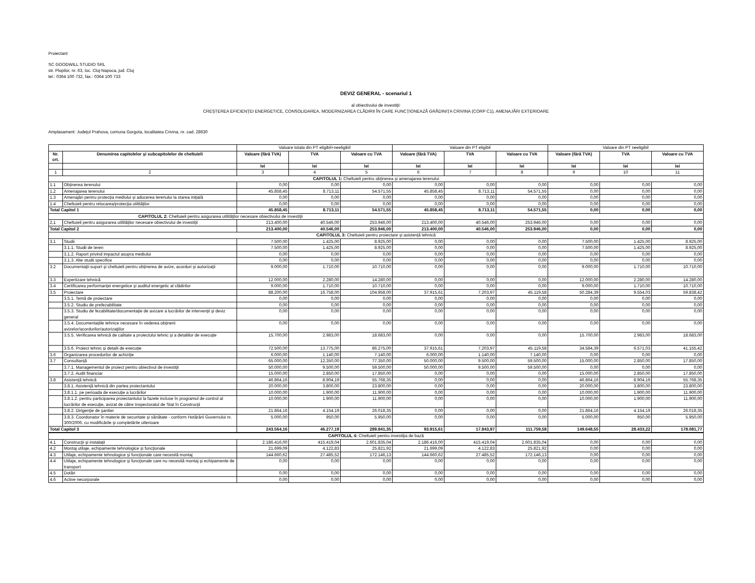Proiectant
SC GOODWILL STUDIO SRL
str. Plopilor, nr. 63, loc. Cluj-Napoca, jud. Cluj
tel.: 0364 100 732, fax.: 0364 100 733
DEVIZ GENERAL - scenariul 1
al obiectivului de investiţii:
CREŞTEREA EFICIENŢEI ENERGETICE, CONSOLIDAREA, MODERNIZAREA CLĂDIRII ÎN CARE FUNCŢIONEAZĂ GRĂDINIŢA CRIVINA (CORP C1), AMENAJĂRI EXTERIOARE
Amplasament: Judeţul Prahova, comuna Gorgota, localitatea Crivina, nr. cad. 28630
| | | Valoare totala din PT eligibil+neeligibil | | | Valoare din PT eligibil | | | Valoare din PT neeligibil | | |
| Nr. crt. | Denumirea capitolelor şi subcapitolelor de cheltuieli | Valoare (fără TVA) | TVA | Valoare cu TVA | Valoare (fără TVA) | TVA | Valoare cu TVA | Valoare (fără TVA) | TVA | Valoare cu TVA |
| | | lei | lei | lei | lei | lei | lei | lei | lei | lei |
| 1 | 2 | 3 | 4 | 5 | 6 | 7 | 8 | 9 | 10 | 11 |
| CAPITOLUL 1: Cheltuieli pentru obţinerea şi amenajarea terenului | | | | | | | | | | |
| 1.1 | Obţinerea terenului | 0,00 | 0,00 | 0,00 | 0,00 | 0,00 | 0,00 | 0,00 | 0,00 | 0,00 |
| 1.2 | Amenajarea terenului | 45.858,45 | 8.713,11 | 54.571,55 | 45.858,45 | 8.713,11 | 54.571,55 | 0,00 | 0,00 | 0,00 |
| 1.3 | Amenajări pentru protecţia mediului şi aducerea terenului la starea iniţială | 0,00 | 0,00 | 0,00 | 0,00 | 0,00 | 0,00 | 0,00 | 0,00 | 0,00 |
| 1.4 | Cheltuieli pentru relocarea/protecţia utilităţilor | 0,00 | 0,00 | 0,00 | 0,00 | 0,00 | 0,00 | 0,00 | 0,00 | 0,00 |
| Total Capitol 1 | | 45.858,45 | 8.713,11 | 54.571,55 | 45.858,45 | 8.713,11 | 54.571,55 | 0,00 | 0,00 | 0,00 |
| CAPITOLUL 2: Cheltuieli pentru asigurarea utilităţilor necesare obiectivului de investiţii | | | | | | | | | | |
| 2,1 | Cheltuieli pentru asigurarea utilităţilor necesare obiectivului de investiţii | 213.400,00 | 40.546,00 | 253.946,00 | 213.400,00 | 40.546,00 | 253.946,00 | 0,00 | 0,00 | 0,00 |
| Total Capitol 2 | | 213.400,00 | 40.546,00 | 253.946,00 | 213.400,00 | 40.546,00 | 253.946,00 | 0,00 | 0,00 | 0,00 |
| CAPITOLUL 3: Cheltuieli pentru proiectare şi asistenţă tehnică | | | | | | | | | | |
| 3.1 | Studii | 7.500,00 | 1.425,00 | 8.925,00 | 0,00 | 0,00 | 0,00 | 7.500,00 | 1.425,00 | 8.925,00 |
| | 3.1.1. Studii de teren | 7.500,00 | 1.425,00 | 8.925,00 | 0,00 | 0,00 | 0,00 | 7.500,00 | 1.425,00 | 8.925,00 |
| | 3.1.2. Raport privind impactul asupra mediului | 0,00 | 0,00 | 0,00 | 0,00 | 0,00 | 0,00 | 0,00 | 0,00 | 0,00 |
| | 3.1.3. Alte studii specifice | 0,00 | 0,00 | 0,00 | 0,00 | 0,00 | 0,00 | 0,00 | 0,00 | 0,00 |
| 3.2 | Documentaţii-suport şi cheltuieli pentru obţinerea de avize, acorduri şi autorizaţii | 9.000,00 | 1.710,00 | 10.710,00 | 0,00 | 0,00 | 0,00 | 9.000,00 | 1.710,00 | 10.710,00 |
| 3.3 | Expertizare tehnică | 12.000,00 | 2.280,00 | 14.280,00 | 0,00 | 0,00 | 0,00 | 12.000,00 | 2.280,00 | 14.280,00 |
| 3.4 | Certificarea performanţei energetice şi auditul energetic al clădirilor | 9.000,00 | 1.710,00 | 10.710,00 | 0,00 | 0,00 | 0,00 | 9.000,00 | 1.710,00 | 10.710,00 |
| 3.5 | Proiectare | 88.200,00 | 16.758,00 | 104.958,00 | 37.915,61 | 7.203,97 | 45.119,58 | 50.284,39 | 9.554,03 | 59.838,42 |
| | 3.5.1. Temă de proiectare | 0,00 | 0,00 | 0,00 | 0,00 | 0,00 | 0,00 | 0,00 | 0,00 | 0,00 |
| | 3.5.2. Studiu de prefezabilitate | 0,00 | 0,00 | 0,00 | 0,00 | 0,00 | 0,00 | 0,00 | 0,00 | 0,00 |
| | 3.5.3. Studiu de fezabilitate/documentaţie de avizare a lucrărilor de intervenţii şi deviz general | 0,00 | 0,00 | 0,00 | 0,00 | 0,00 | 0,00 | 0,00 | 0,00 | 0,00 |
| | 3.5.4. Documentaţiile tehnice necesare în vederea obţinerii avizelor/acordurilor/autorizaţiilor | 0,00 | 0,00 | 0,00 | 0,00 | 0,00 | 0,00 | 0,00 | 0,00 | 0,00 |
| | 3.5.5. Verificarea tehnică de calitate a proiectului tehnic şi a detaliilor de execuţie | 15.700,00 | 2.983,00 | 18.683,00 | 0,00 | 0,00 | 0,00 | 15.700,00 | 2.983,00 | 18.683,00 |
| | 3.5.6. Proiect tehnic şi detalii de execuţie | 72.500,00 | 13.775,00 | 86.275,00 | 37.915,61 | 7.203,97 | 45.119,58 | 34.584,39 | 6.571,03 | 41.155,42 |
| 3.6 | Organizarea procedurilor de achiziţie | 6.000,00 | 1.140,00 | 7.140,00 | 6.000,00 | 1.140,00 | 7.140,00 | 0,00 | 0,00 | 0,00 |
| 3.7 | Consultanţă | 65.000,00 | 12.350,00 | 77.350,00 | 50.000,00 | 9.500,00 | 59.500,00 | 15.000,00 | 2.850,00 | 17.850,00 |
| | 3.7.1. Managementul de proiect pentru obiectivul de investiţii | 50.000,00 | 9.500,00 | 59.500,00 | 50.000,00 | 9.500,00 | 59.500,00 | 0,00 | 0,00 | 0,00 |
| | 3.7.2. Audit financiar | 15.000,00 | 2.850,00 | 17.850,00 | 0,00 | 0,00 | 0,00 | 15.000,00 | 2.850,00 | 17.850,00 |
| 3.8 | Asistenţă tehnică | 46.864,16 | 8.904,19 | 55.768,35 | 0,00 | 0,00 | 0,00 | 46.864,16 | 8.904,19 | 55.768,35 |
| | 3.8.1. Asistenţă tehnică din partea proiectantului | 20.000,00 | 3.800,00 | 23.800,00 | 0,00 | 0,00 | 0,00 | 20.000,00 | 3.800,00 | 23.800,00 |
| | 3.8.1.1. pe perioada de execuţie a lucrărilor | 10.000,00 | 1.900,00 | 11.900,00 | 0,00 | 0,00 | 0,00 | 10.000,00 | 1.900,00 | 11.900,00 |
| | 3.8.1.2. pentru participarea proiectantului la fazele incluse în programul de control al lucrărilor de execuţie, avizat de către Inspectoratul de Stat în Construcţii | 10.000,00 | 1.900,00 | 11.900,00 | 0,00 | 0,00 | 0,00 | 10.000,00 | 1.900,00 | 11.900,00 |
| | 3.8.2. Dirigenţie de şantier | 21.864,16 | 4.154,19 | 26.018,35 | 0,00 | 0,00 | 0,00 | 21.864,16 | 4.154,19 | 26.018,35 |
| | 3.8.3. Coordonator în materie de securitate şi sănătate - conform Hotărârii Guvernului nr. 300/2006, cu modificările şi completările ulterioare | 5.000,00 | 950,00 | 5.950,00 | 0,00 | 0,00 | 0,00 | 5.000,00 | 950,00 | 5.950,00 |
| Total Capitol 3 | | 243.564,16 | 46.277,19 | 289.841,35 | 93.915,61 | 17.843,97 | 111.759,58 | 149.648,55 | 28.433,22 | 178.081,77 |
| CAPITOLUL 4: Cheltuieli pentru investiţia de bază | | | | | | | | | | |
| 4.1 | Construcţii şi instalaţii | 2.186.416,00 | 415.419,04 | 2.601.835,04 | 2.186.416,00 | 415.419,04 | 2.601.835,04 | 0,00 | 0,00 | 0,00 |
| 4.2 | Montaj utilaje, echipamente tehnologice şi funcţionale | 21.699,09 | 4.122,83 | 25.821,92 | 21.699,09 | 4.122,83 | 25.821,92 | 0,00 | 0,00 | 0,00 |
| 4.3 | Utilaje, echipamente tehnologice şi funcţionale care necesită montaj | 144.660,62 | 27.485,52 | 172.146,13 | 144.660,62 | 27.485,52 | 172.146,13 | 0,00 | 0,00 | 0,00 |
| 4.4 | Utilaje, echipamente tehnologice şi funcţionale care nu necesită montaj şi echipamente de transport | 0,00 | 0,00 | 0,00 | 0,00 | 0,00 | 0,00 | 0,00 | 0,00 | 0,00 |
| 4.5 | Dotări | 0,00 | 0,00 | 0,00 | 0,00 | 0,00 | 0,00 | 0,00 | 0,00 | 0,00 |
| 4.6 | Active necorporale | 0,00 | 0,00 | 0,00 | 0,00 | 0,00 | 0,00 | 0,00 | 0,00 | 0,00 |